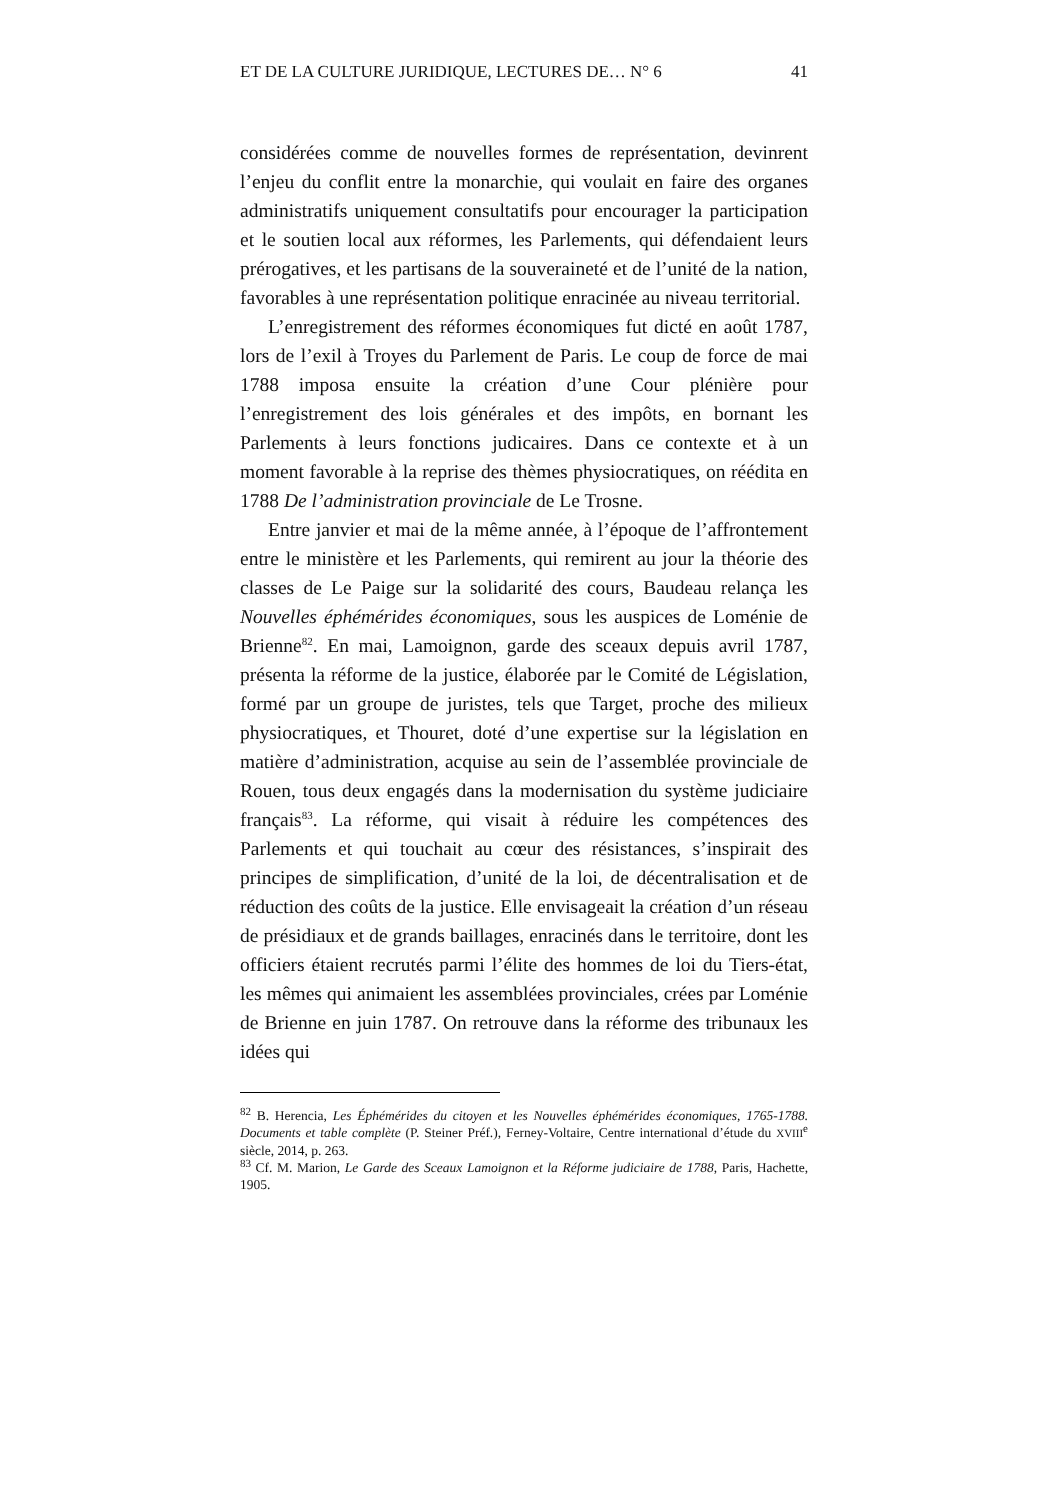ET DE LA CULTURE JURIDIQUE, LECTURES DE… N° 6 41
considérées comme de nouvelles formes de représentation, devinrent l’enjeu du conflit entre la monarchie, qui voulait en faire des organes administratifs uniquement consultatifs pour encourager la participation et le soutien local aux réformes, les Parlements, qui défendaient leurs prérogatives, et les partisans de la souveraineté et de l’unité de la nation, favorables à une représentation politique enracinée au niveau territorial.
L’enregistrement des réformes économiques fut dicté en août 1787, lors de l’exil à Troyes du Parlement de Paris. Le coup de force de mai 1788 imposa ensuite la création d’une Cour plénière pour l’enregistrement des lois générales et des impôts, en bornant les Parlements à leurs fonctions judicaires. Dans ce contexte et à un moment favorable à la reprise des thèmes physiocratiques, on réédita en 1788 De l’administration provinciale de Le Trosne.
Entre janvier et mai de la même année, à l’époque de l’affrontement entre le ministère et les Parlements, qui remirent au jour la théorie des classes de Le Paige sur la solidarité des cours, Baudeau relança les Nouvelles éphémérides économiques, sous les auspices de Loménie de Brienne<sup>82</sup>. En mai, Lamoignon, garde des sceaux depuis avril 1787, présenta la réforme de la justice, élaborée par le Comité de Législation, formé par un groupe de juristes, tels que Target, proche des milieux physiocratiques, et Thouret, doté d’une expertise sur la législation en matière d’administration, acquise au sein de l’assemblée provinciale de Rouen, tous deux engagés dans la modernisation du système judiciaire français<sup>83</sup>. La réforme, qui visait à réduire les compétences des Parlements et qui touchait au cœur des résistances, s’inspirait des principes de simplification, d’unité de la loi, de décentralisation et de réduction des coûts de la justice. Elle envisageait la création d’un réseau de présidiaux et de grands baillages, enracinés dans le territoire, dont les officiers étaient recrutés parmi l’élite des hommes de loi du Tiers-état, les mêmes qui animaient les assemblées provinciales, crées par Loménie de Brienne en juin 1787. On retrouve dans la réforme des tribunaux les idées qui
<sup>82</sup> B. Herencia, Les Éphémérides du citoyen et les Nouvelles éphémérides économiques, 1765-1788. Documents et table complète (P. Steiner Préf.), Ferney-Voltaire, Centre international d’étude du XVIII<sup>e</sup> siècle, 2014, p. 263.
<sup>83</sup> Cf. M. Marion, Le Garde des Sceaux Lamoignon et la Réforme judiciaire de 1788, Paris, Hachette, 1905.